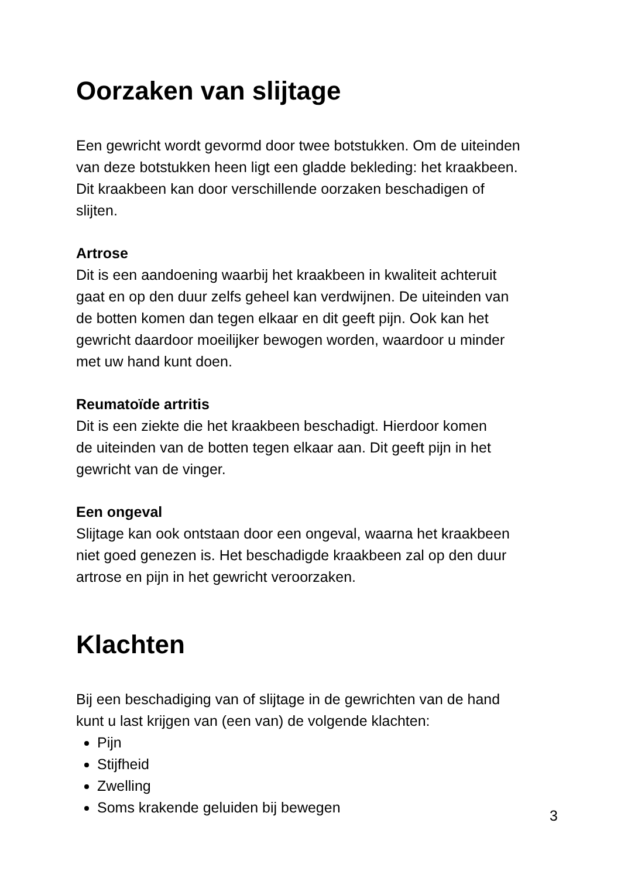Oorzaken van slijtage
Een gewricht wordt gevormd door twee botstukken. Om de uiteinden
van deze botstukken heen ligt een gladde bekleding: het kraakbeen.
Dit kraakbeen kan door verschillende oorzaken beschadigen of
slijten.
Artrose
Dit is een aandoening waarbij het kraakbeen in kwaliteit achteruit
gaat en op den duur zelfs geheel kan verdwijnen. De uiteinden van
de botten komen dan tegen elkaar en dit geeft pijn. Ook kan het
gewricht daardoor moeilijker bewogen worden, waardoor u minder
met uw hand kunt doen.
Reumatoïde artritis
Dit is een ziekte die het kraakbeen beschadigt. Hierdoor komen
de uiteinden van de botten tegen elkaar aan. Dit geeft pijn in het
gewricht van de vinger.
Een ongeval
Slijtage kan ook ontstaan door een ongeval, waarna het kraakbeen
niet goed genezen is. Het beschadigde kraakbeen zal op den duur
artrose en pijn in het gewricht veroorzaken.
Klachten
Bij een beschadiging van of slijtage in de gewrichten van de hand
kunt u last krijgen van (een van) de volgende klachten:
Pijn
Stijfheid
Zwelling
Soms krakende geluiden bij bewegen
3